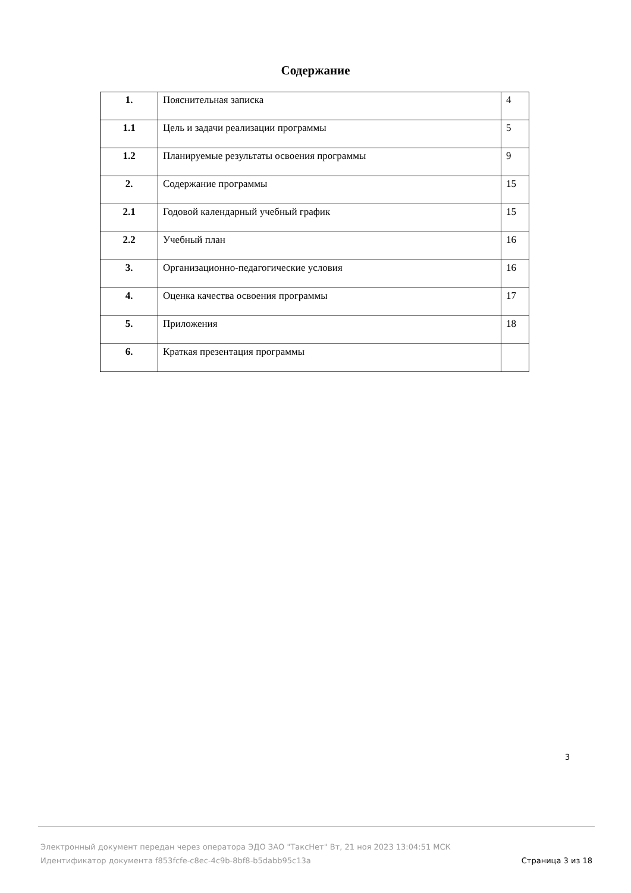Содержание
| 1. | Пояснительная записка | 4 |
| 1.1 | Цель и задачи реализации программы | 5 |
| 1.2 | Планируемые результаты освоения программы | 9 |
| 2. | Содержание программы | 15 |
| 2.1 | Годовой календарный учебный график | 15 |
| 2.2 | Учебный план | 16 |
| 3. | Организационно-педагогические условия | 16 |
| 4. | Оценка качества освоения программы | 17 |
| 5. | Приложения | 18 |
| 6. | Краткая презентация программы | |
3
Электронный документ передан через оператора ЭДО ЗАО "ТаксНет" Вт, 21 ноя 2023 13:04:51 МСК
Идентификатор документа f853fcfe-c8ec-4c9b-8bf8-b5dabb95c13a
Страница 3 из 18